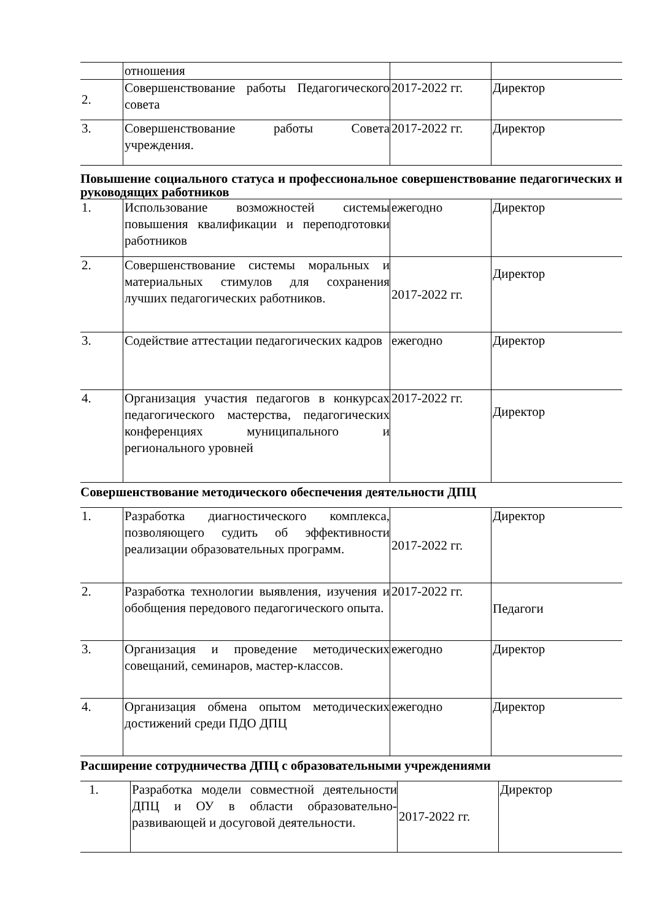| | отношения | | |
| 2. | Совершенствование работы Педагогического совета | 2017-2022 гг. | Директор |
| 3. | Совершенствование работы Совета учреждения. | 2017-2022 гг. | Директор |
Повышение социального статуса и профессиональное совершенствование педагогических и руководящих работников
| 1. | Использование возможностей системы повышения квалификации и переподготовки работников | ежегодно | Директор |
| 2. | Совершенствование системы моральных и материальных стимулов для сохранения лучших педагогических работников. | 2017-2022 гг. | Директор |
| 3. | Содействие аттестации педагогических кадров | ежегодно | Директор |
| 4. | Организация участия педагогов в конкурсах педагогического мастерства, педагогических конференциях муниципального и регионального уровней | 2017-2022 гг. | Директор |
Совершенствование методического обеспечения деятельности ДПЦ
| 1. | Разработка диагностического комплекса, позволяющего судить об эффективности реализации образовательных программ. | 2017-2022 гг. | Директор |
| 2. | Разработка технологии выявления, изучения и обобщения передового педагогического опыта. | 2017-2022 гг. | Педагоги |
| 3. | Организация и проведение методических совещаний, семинаров, мастер-классов. | ежегодно | Директор |
| 4. | Организация обмена опытом методических достижений среди ПДО ДПЦ | ежегодно | Директор |
Расширение сотрудничества ДПЦ с образовательными учреждениями
| 1. | Разработка модели совместной деятельности ДПЦ и ОУ в области образовательно-развивающей и досуговой деятельности. | 2017-2022 гг. | Директор |